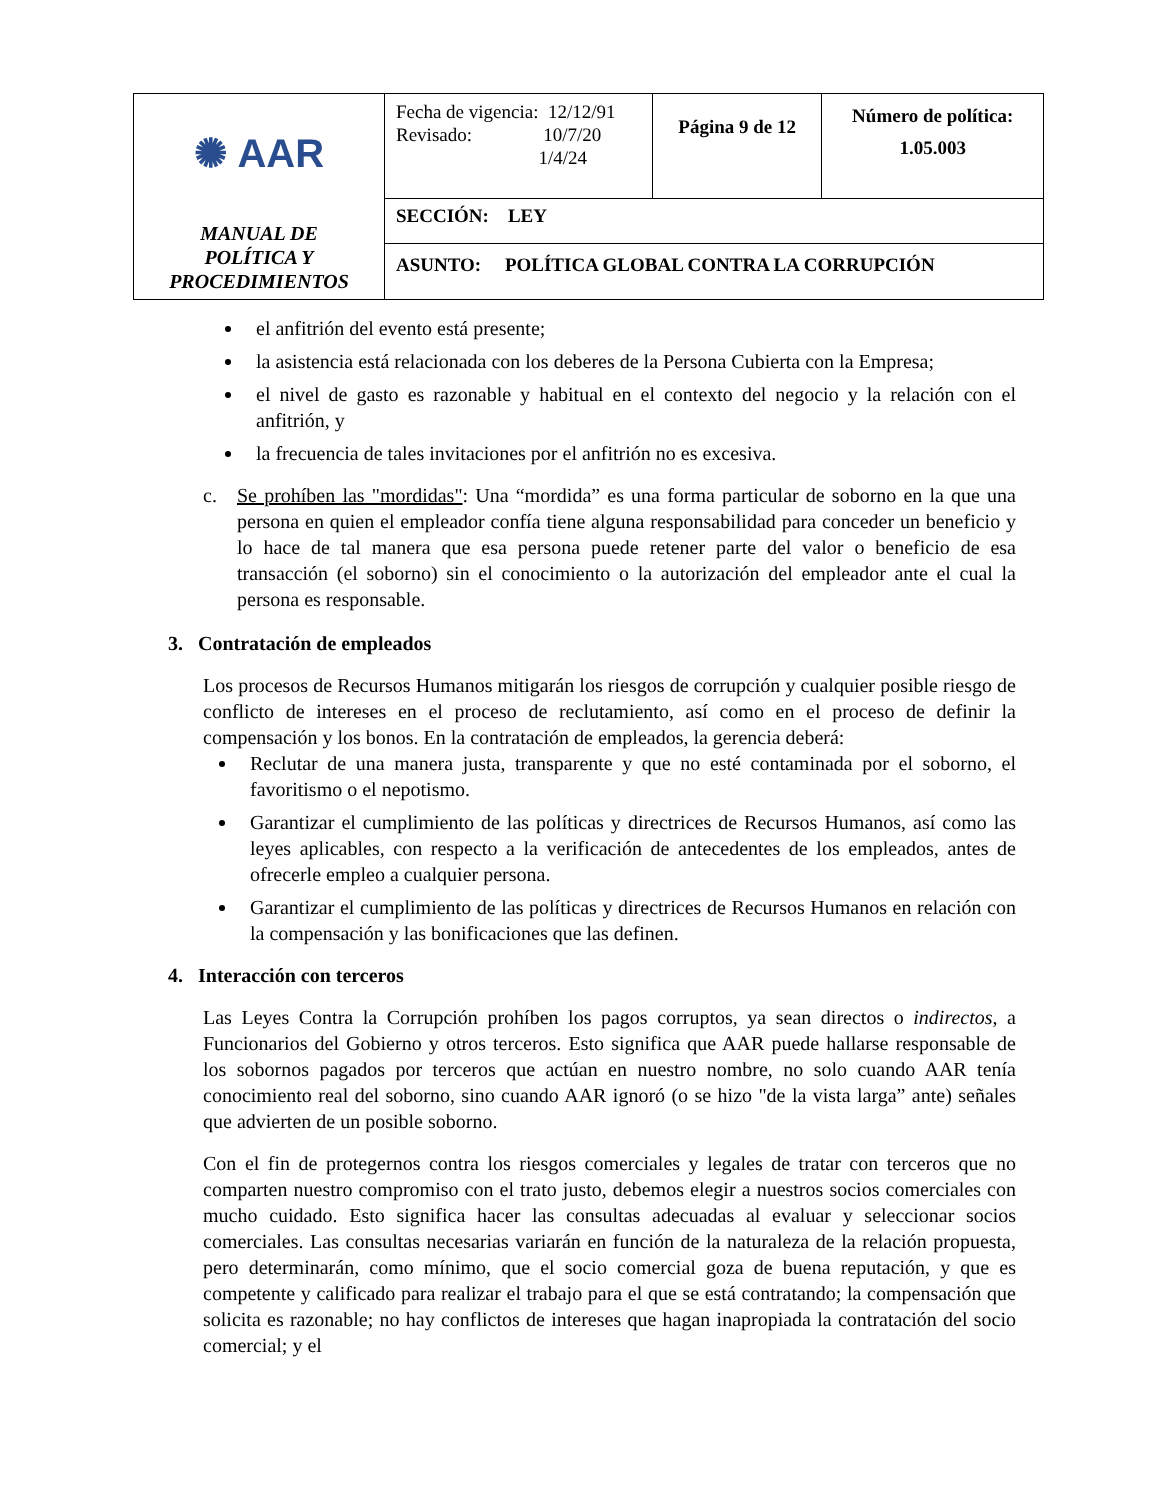| ✺ AAR MANUAL DE POLÍTICA Y PROCEDIMIENTOS | Fecha de vigencia: 12/12/91 Revisado: 10/7/20 1/4/24 | Página 9 de 12 | Número de política: 1.05.003 |
| | SECCIÓN: LEY | | |
| | ASUNTO: POLÍTICA GLOBAL CONTRA LA CORRUPCIÓN | | |
el anfitrión del evento está presente;
la asistencia está relacionada con los deberes de la Persona Cubierta con la Empresa;
el nivel de gasto es razonable y habitual en el contexto del negocio y la relación con el anfitrión, y
la frecuencia de tales invitaciones por el anfitrión no es excesiva.
c. Se prohíben las "mordidas": Una “mordida” es una forma particular de soborno en la que una persona en quien el empleador confía tiene alguna responsabilidad para conceder un beneficio y lo hace de tal manera que esa persona puede retener parte del valor o beneficio de esa transacción (el soborno) sin el conocimiento o la autorización del empleador ante el cual la persona es responsable.
3. Contratación de empleados
Los procesos de Recursos Humanos mitigarán los riesgos de corrupción y cualquier posible riesgo de conflicto de intereses en el proceso de reclutamiento, así como en el proceso de definir la compensación y los bonos. En la contratación de empleados, la gerencia deberá:
Reclutar de una manera justa, transparente y que no esté contaminada por el soborno, el favoritismo o el nepotismo.
Garantizar el cumplimiento de las políticas y directrices de Recursos Humanos, así como las leyes aplicables, con respecto a la verificación de antecedentes de los empleados, antes de ofrecerle empleo a cualquier persona.
Garantizar el cumplimiento de las políticas y directrices de Recursos Humanos en relación con la compensación y las bonificaciones que las definen.
4. Interacción con terceros
Las Leyes Contra la Corrupción prohíben los pagos corruptos, ya sean directos o indirectos, a Funcionarios del Gobierno y otros terceros. Esto significa que AAR puede hallarse responsable de los sobornos pagados por terceros que actúan en nuestro nombre, no solo cuando AAR tenía conocimiento real del soborno, sino cuando AAR ignoró (o se hizo "de la vista larga” ante) señales que advierten de un posible soborno.
Con el fin de protegernos contra los riesgos comerciales y legales de tratar con terceros que no comparten nuestro compromiso con el trato justo, debemos elegir a nuestros socios comerciales con mucho cuidado. Esto significa hacer las consultas adecuadas al evaluar y seleccionar socios comerciales. Las consultas necesarias variarán en función de la naturaleza de la relación propuesta, pero determinarán, como mínimo, que el socio comercial goza de buena reputación, y que es competente y calificado para realizar el trabajo para el que se está contratando; la compensación que solicita es razonable; no hay conflictos de intereses que hagan inapropiada la contratación del socio comercial; y el